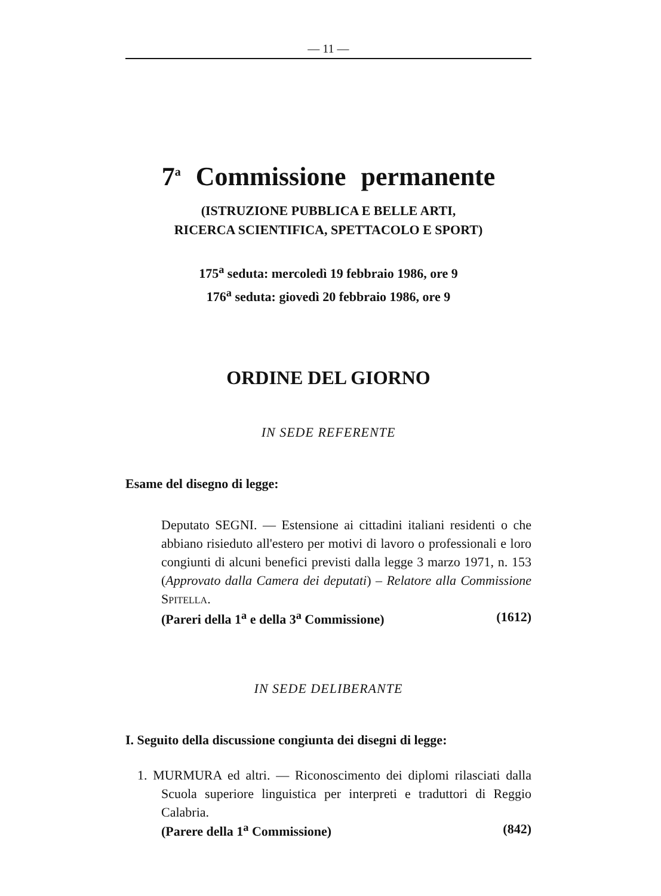— 11 —
7<sup>a</sup> Commissione permanente
(ISTRUZIONE PUBBLICA E BELLE ARTI,
RICERCA SCIENTIFICA, SPETTACOLO E SPORT)
175<sup>a</sup> seduta: mercoledì 19 febbraio 1986, ore 9
176<sup>a</sup> seduta: giovedì 20 febbraio 1986, ore 9
ORDINE DEL GIORNO
IN SEDE REFERENTE
Esame del disegno di legge:
Deputato SEGNI. — Estensione ai cittadini italiani residenti o che abbiano risieduto all'estero per motivi di lavoro o professionali e loro congiunti di alcuni benefici previsti dalla legge 3 marzo 1971, n. 153 (Approvato dalla Camera dei deputati) – Relatore alla Commissione SPITELLA.
(Pareri della 1<sup>a</sup> e della 3<sup>a</sup> Commissione) (1612)
IN SEDE DELIBERANTE
I. Seguito della discussione congiunta dei disegni di legge:
1. MURMURA ed altri. — Riconoscimento dei diplomi rilasciati dalla Scuola superiore linguistica per interpreti e traduttori di Reggio Calabria.
(Parere della 1<sup>a</sup> Commissione) (842)